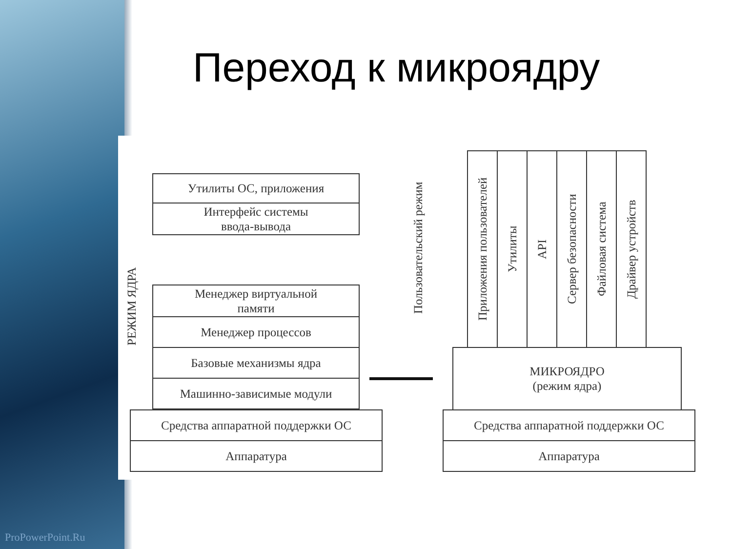Переход к микроядру
Утилиты ОС, приложения
Интерфейс системы
ввода-вывода
Менеджер виртуальной
памяти
Менеджер процессов
Базовые механизмы ядра
Машинно-зависимые модули
Средства аппаратной поддержки ОС
Аппаратура
РЕЖИМ ЯДРА
Пользовательский режим
Приложения пользователей
Утилиты
API
Сервер безопасности
Файловая система
Драйвер устройств
МИКРОЯДРО
(режим ядра)
Средства аппаратной поддержки ОС
Аппаратура
ProPowerPoint.Ru